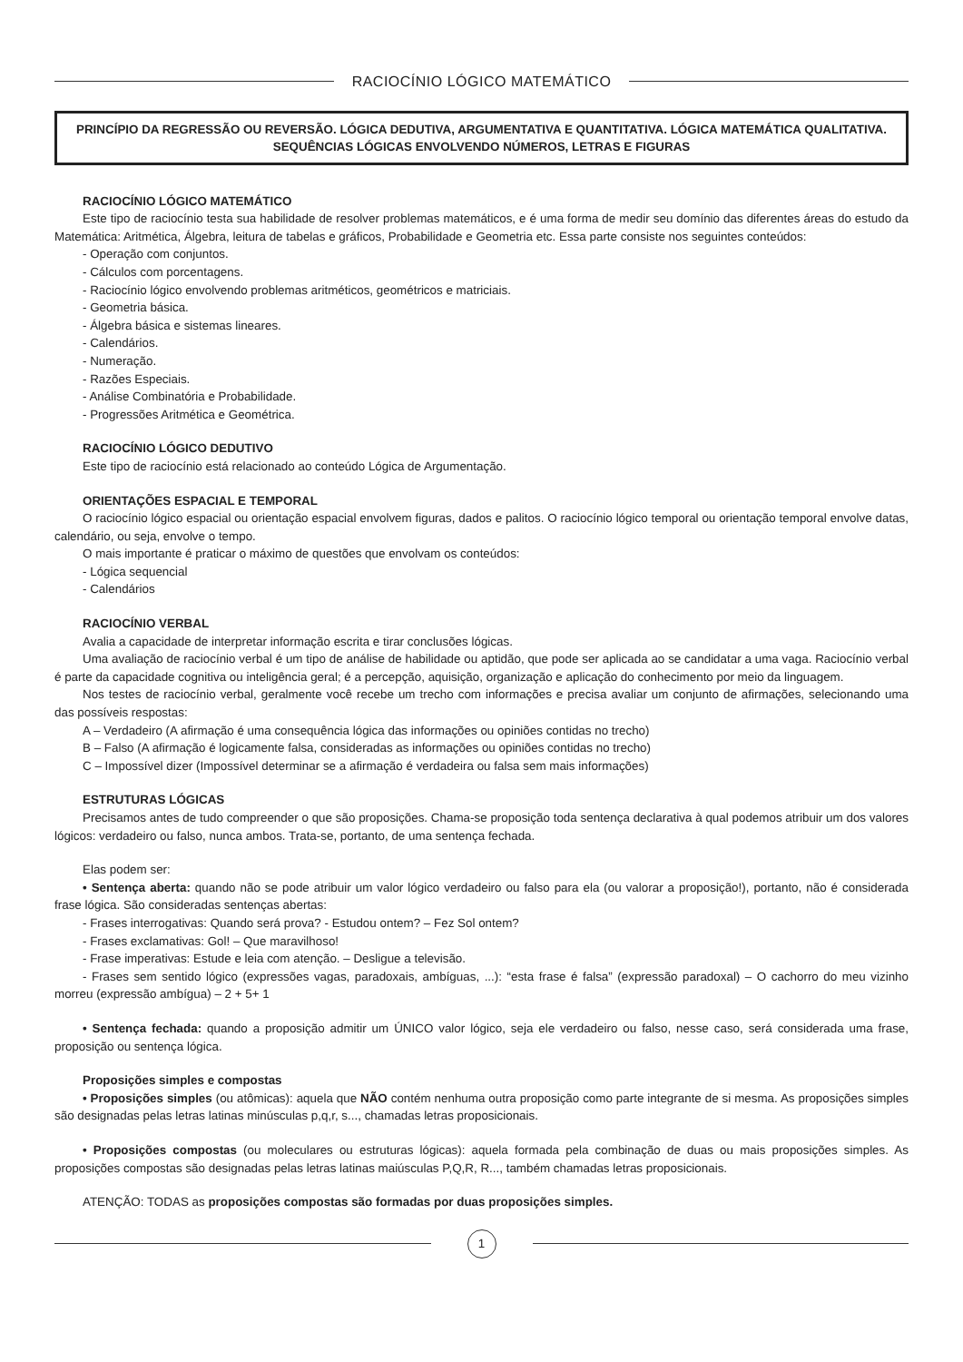RACIOCÍNIO LÓGICO MATEMÁTICO
PRINCÍPIO DA REGRESSÃO OU REVERSÃO. LÓGICA DEDUTIVA, ARGUMENTATIVA E QUANTITATIVA. LÓGICA MATEMÁTICA QUALITATIVA. SEQUÊNCIAS LÓGICAS ENVOLVENDO NÚMEROS, LETRAS E FIGURAS
RACIOCÍNIO LÓGICO MATEMÁTICO
Este tipo de raciocínio testa sua habilidade de resolver problemas matemáticos, e é uma forma de medir seu domínio das diferentes áreas do estudo da Matemática: Aritmética, Álgebra, leitura de tabelas e gráficos, Probabilidade e Geometria etc. Essa parte consiste nos seguintes conteúdos:
- Operação com conjuntos.
- Cálculos com porcentagens.
- Raciocínio lógico envolvendo problemas aritméticos, geométricos e matriciais.
- Geometria básica.
- Álgebra básica e sistemas lineares.
- Calendários.
- Numeração.
- Razões Especiais.
- Análise Combinatória e Probabilidade.
- Progressões Aritmética e Geométrica.
RACIOCÍNIO LÓGICO DEDUTIVO
Este tipo de raciocínio está relacionado ao conteúdo Lógica de Argumentação.
ORIENTAÇÕES ESPACIAL E TEMPORAL
O raciocínio lógico espacial ou orientação espacial envolvem figuras, dados e palitos. O raciocínio lógico temporal ou orientação temporal envolve datas, calendário, ou seja, envolve o tempo.
O mais importante é praticar o máximo de questões que envolvam os conteúdos:
- Lógica sequencial
- Calendários
RACIOCÍNIO VERBAL
Avalia a capacidade de interpretar informação escrita e tirar conclusões lógicas.
Uma avaliação de raciocínio verbal é um tipo de análise de habilidade ou aptidão, que pode ser aplicada ao se candidatar a uma vaga. Raciocínio verbal é parte da capacidade cognitiva ou inteligência geral; é a percepção, aquisição, organização e aplicação do conhecimento por meio da linguagem.
Nos testes de raciocínio verbal, geralmente você recebe um trecho com informações e precisa avaliar um conjunto de afirmações, selecionando uma das possíveis respostas:
A – Verdadeiro (A afirmação é uma consequência lógica das informações ou opiniões contidas no trecho)
B – Falso (A afirmação é logicamente falsa, consideradas as informações ou opiniões contidas no trecho)
C – Impossível dizer (Impossível determinar se a afirmação é verdadeira ou falsa sem mais informações)
ESTRUTURAS LÓGICAS
Precisamos antes de tudo compreender o que são proposições. Chama-se proposição toda sentença declarativa à qual podemos atribuir um dos valores lógicos: verdadeiro ou falso, nunca ambos. Trata-se, portanto, de uma sentença fechada.
Elas podem ser:
• Sentença aberta: quando não se pode atribuir um valor lógico verdadeiro ou falso para ela (ou valorar a proposição!), portanto, não é considerada frase lógica. São consideradas sentenças abertas:
- Frases interrogativas: Quando será prova? - Estudou ontem? – Fez Sol ontem?
- Frases exclamativas: Gol! – Que maravilhoso!
- Frase imperativas: Estude e leia com atenção. – Desligue a televisão.
- Frases sem sentido lógico (expressões vagas, paradoxais, ambíguas, ...): “esta frase é falsa” (expressão paradoxal) – O cachorro do meu vizinho morreu (expressão ambígua) – 2 + 5+ 1
• Sentença fechada: quando a proposição admitir um ÚNICO valor lógico, seja ele verdadeiro ou falso, nesse caso, será considerada uma frase, proposição ou sentença lógica.
Proposições simples e compostas
• Proposições simples (ou atômicas): aquela que NÃO contém nenhuma outra proposição como parte integrante de si mesma. As proposições simples são designadas pelas letras latinas minúsculas p,q,r, s..., chamadas letras proposicionais.
• Proposições compostas (ou moleculares ou estruturas lógicas): aquela formada pela combinação de duas ou mais proposições simples. As proposições compostas são designadas pelas letras latinas maiúsculas P,Q,R, R..., também chamadas letras proposicionais.
ATENÇÃO: TODAS as proposições compostas são formadas por duas proposições simples.
1